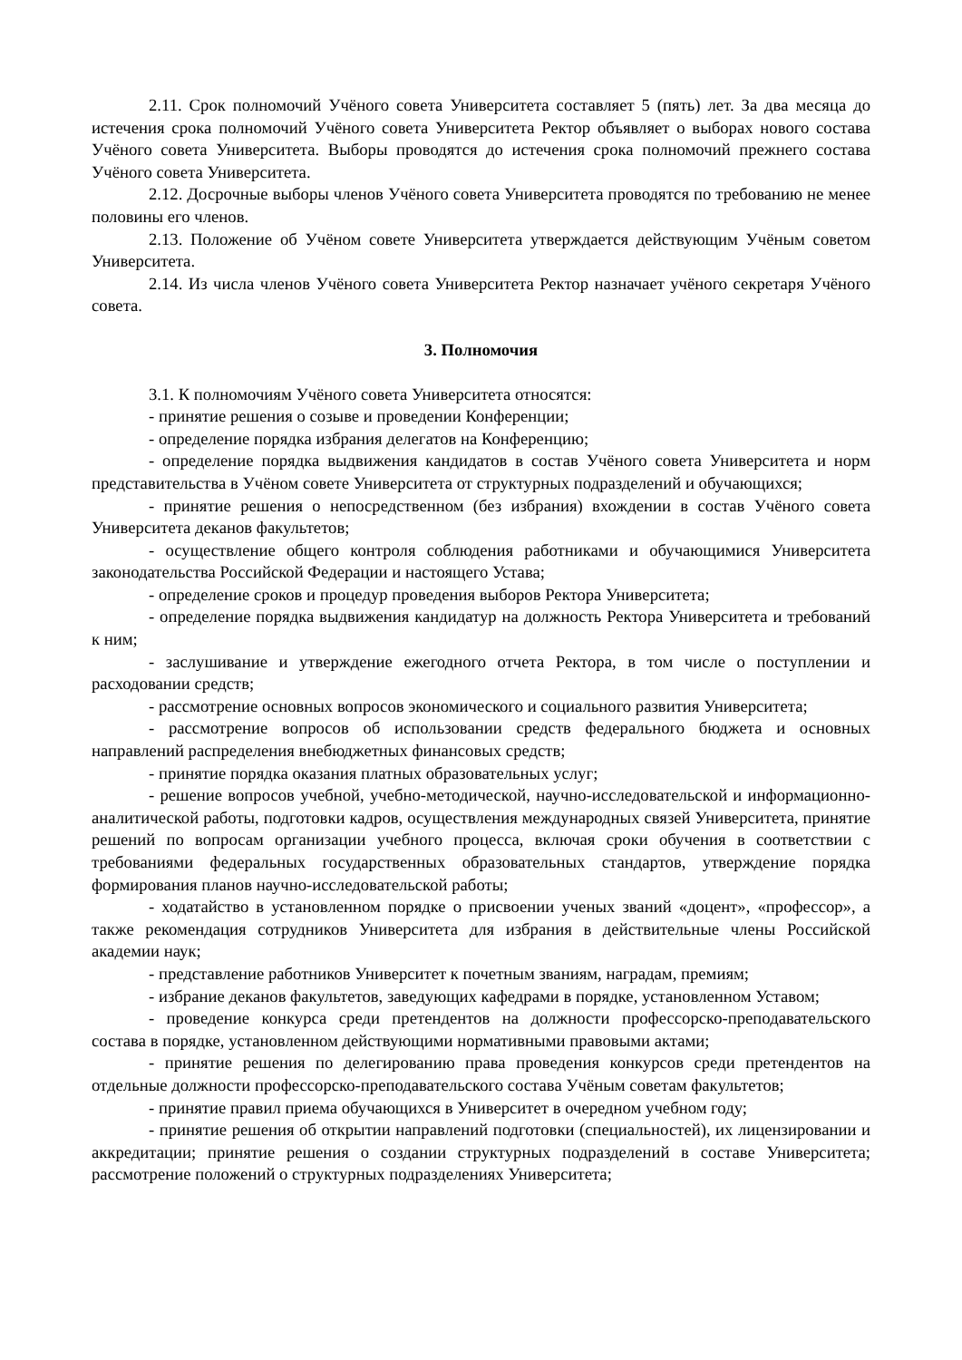2.11. Срок полномочий Учёного совета Университета составляет 5 (пять) лет. За два месяца до истечения срока полномочий Учёного совета Университета Ректор объявляет о выборах нового состава Учёного совета Университета. Выборы проводятся до истечения срока полномочий прежнего состава Учёного совета Университета.
2.12. Досрочные выборы членов Учёного совета Университета проводятся по требованию не менее половины его членов.
2.13. Положение об Учёном совете Университета утверждается действующим Учёным советом Университета.
2.14. Из числа членов Учёного совета Университета Ректор назначает учёного секретаря Учёного совета.
3. Полномочия
3.1. К полномочиям Учёного совета Университета относятся:
- принятие решения о созыве и проведении Конференции;
- определение порядка избрания делегатов на Конференцию;
- определение порядка выдвижения кандидатов в состав Учёного совета Университета и норм представительства в Учёном совете Университета от структурных подразделений и обучающихся;
- принятие решения о непосредственном (без избрания) вхождении в состав Учёного совета Университета деканов факультетов;
- осуществление общего контроля соблюдения работниками и обучающимися Университета законодательства Российской Федерации и настоящего Устава;
- определение сроков и процедур проведения выборов Ректора Университета;
- определение порядка выдвижения кандидатур на должность Ректора Университета и требований к ним;
- заслушивание и утверждение ежегодного отчета Ректора, в том числе о поступлении и расходовании средств;
- рассмотрение основных вопросов экономического и социального развития Университета;
- рассмотрение вопросов об использовании средств федерального бюджета и основных направлений распределения внебюджетных финансовых средств;
- принятие порядка оказания платных образовательных услуг;
- решение вопросов учебной, учебно-методической, научно-исследовательской и информационно-аналитической работы, подготовки кадров, осуществления международных связей Университета, принятие решений по вопросам организации учебного процесса, включая сроки обучения в соответствии с требованиями федеральных государственных образовательных стандартов, утверждение порядка формирования планов научно-исследовательской работы;
- ходатайство в установленном порядке о присвоении ученых званий «доцент», «профессор», а также рекомендация сотрудников Университета для избрания в действительные члены Российской академии наук;
- представление работников Университет к почетным званиям, наградам, премиям;
- избрание деканов факультетов, заведующих кафедрами в порядке, установленном Уставом;
- проведение конкурса среди претендентов на должности профессорско-преподавательского состава в порядке, установленном действующими нормативными правовыми актами;
- принятие решения по делегированию права проведения конкурсов среди претендентов на отдельные должности профессорско-преподавательского состава Учёным советам факультетов;
- принятие правил приема обучающихся в Университет в очередном учебном году;
- принятие решения об открытии направлений подготовки (специальностей), их лицензировании и аккредитации; принятие решения о создании структурных подразделений в составе Университета; рассмотрение положений о структурных подразделениях Университета;